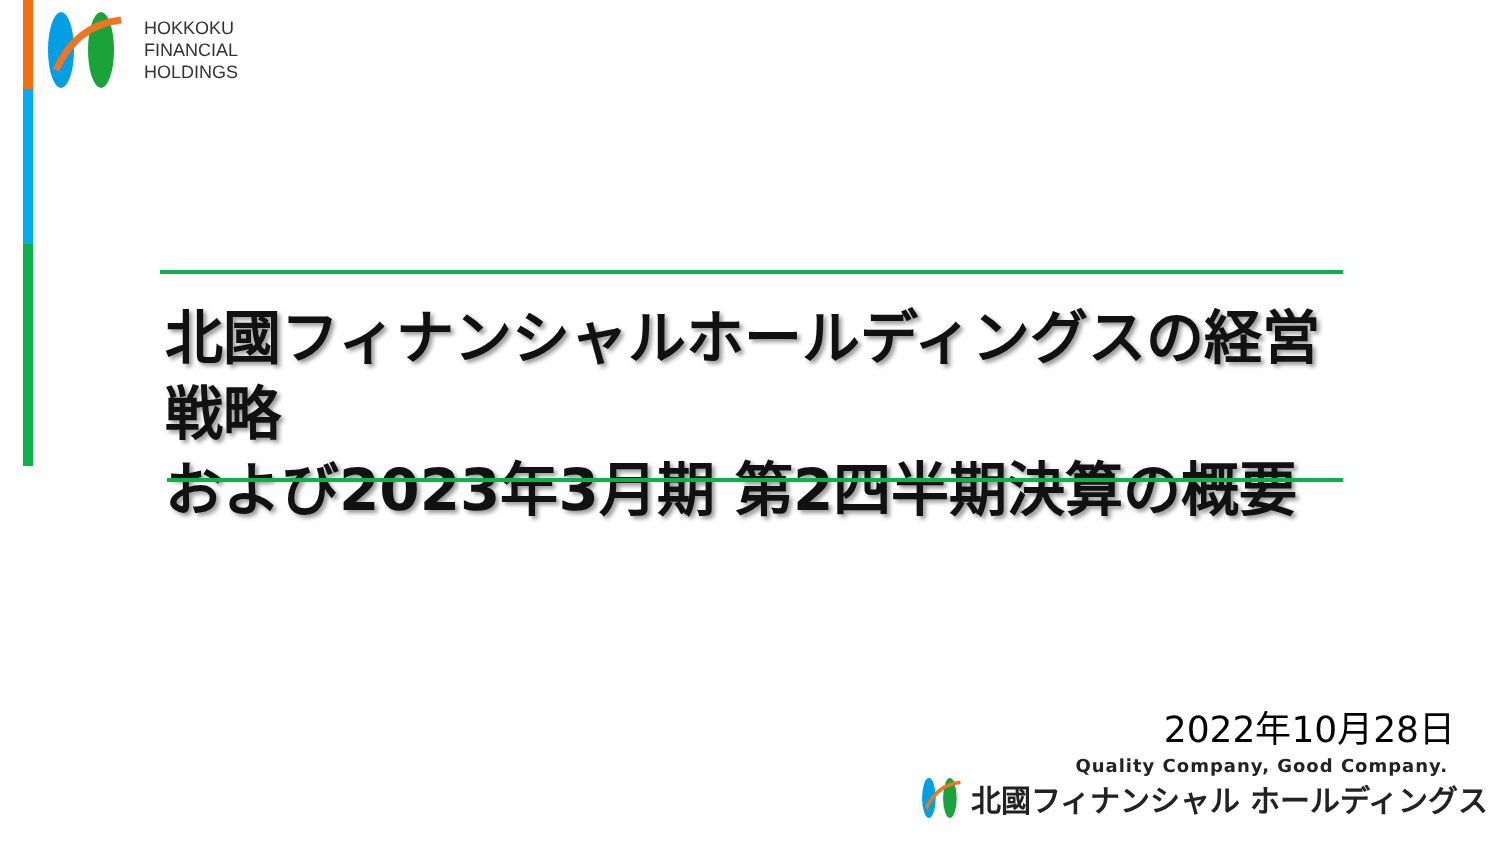HOKKOKU
FINANCIAL
HOLDINGS
北國フィナンシャルホールディングスの経営戦略
および2023年3月期 第2四半期決算の概要
2022年10月28日
Quality Company, Good Company.
北國フィナンシャル ホールディングス